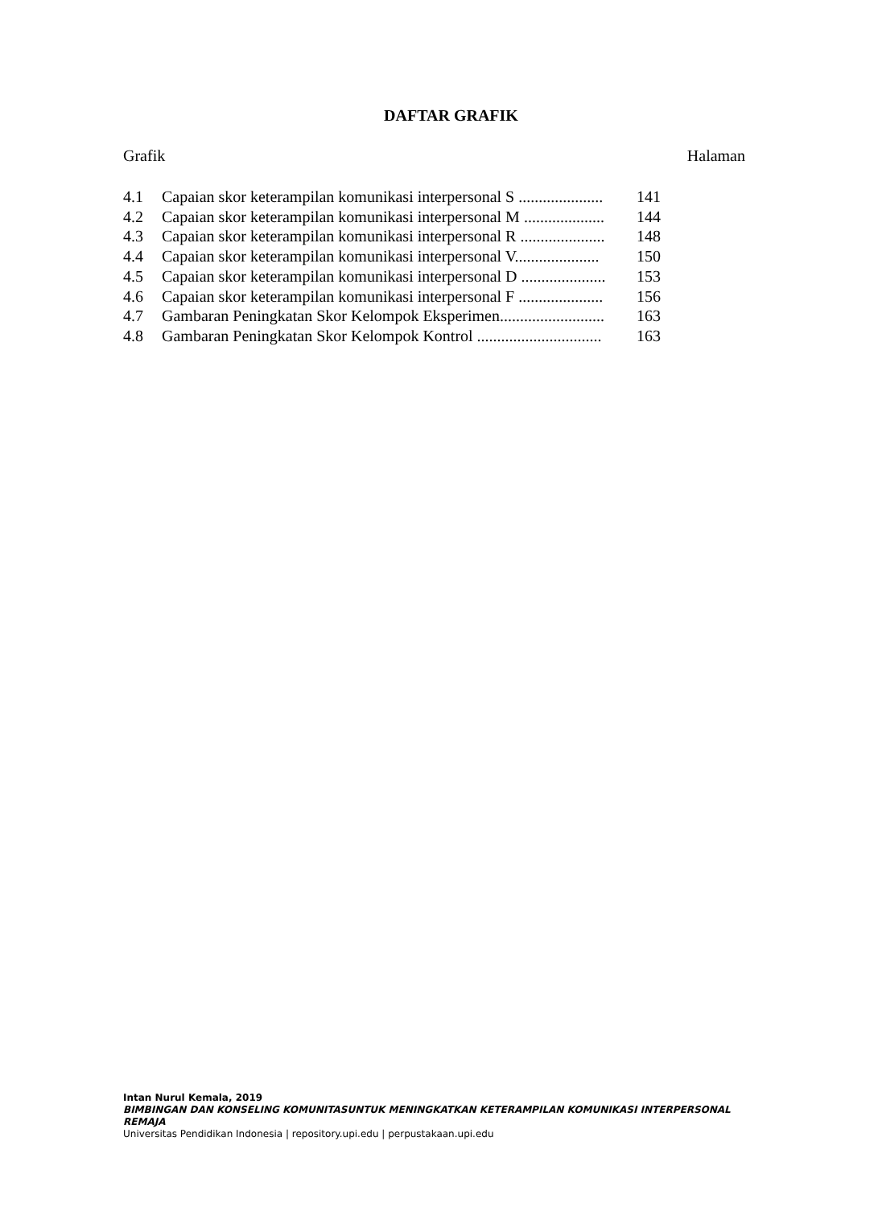DAFTAR GRAFIK
Grafik Halaman
| 4.1 | Capaian skor keterampilan komunikasi interpersonal S ..................... | 141 |
| 4.2 | Capaian skor keterampilan komunikasi interpersonal M .................... | 144 |
| 4.3 | Capaian skor keterampilan komunikasi interpersonal R ..................... | 148 |
| 4.4 | Capaian skor keterampilan komunikasi interpersonal V..................... | 150 |
| 4.5 | Capaian skor keterampilan komunikasi interpersonal D ..................... | 153 |
| 4.6 | Capaian skor keterampilan komunikasi interpersonal F ..................... | 156 |
| 4.7 | Gambaran Peningkatan Skor Kelompok Eksperimen.......................... | 163 |
| 4.8 | Gambaran Peningkatan Skor Kelompok Kontrol ............................... | 163 |
Intan Nurul Kemala, 2019
BIMBINGAN DAN KONSELING KOMUNITASUNTUK MENINGKATKAN KETERAMPILAN KOMUNIKASI INTERPERSONAL REMAJA
Universitas Pendidikan Indonesia | repository.upi.edu | perpustakaan.upi.edu